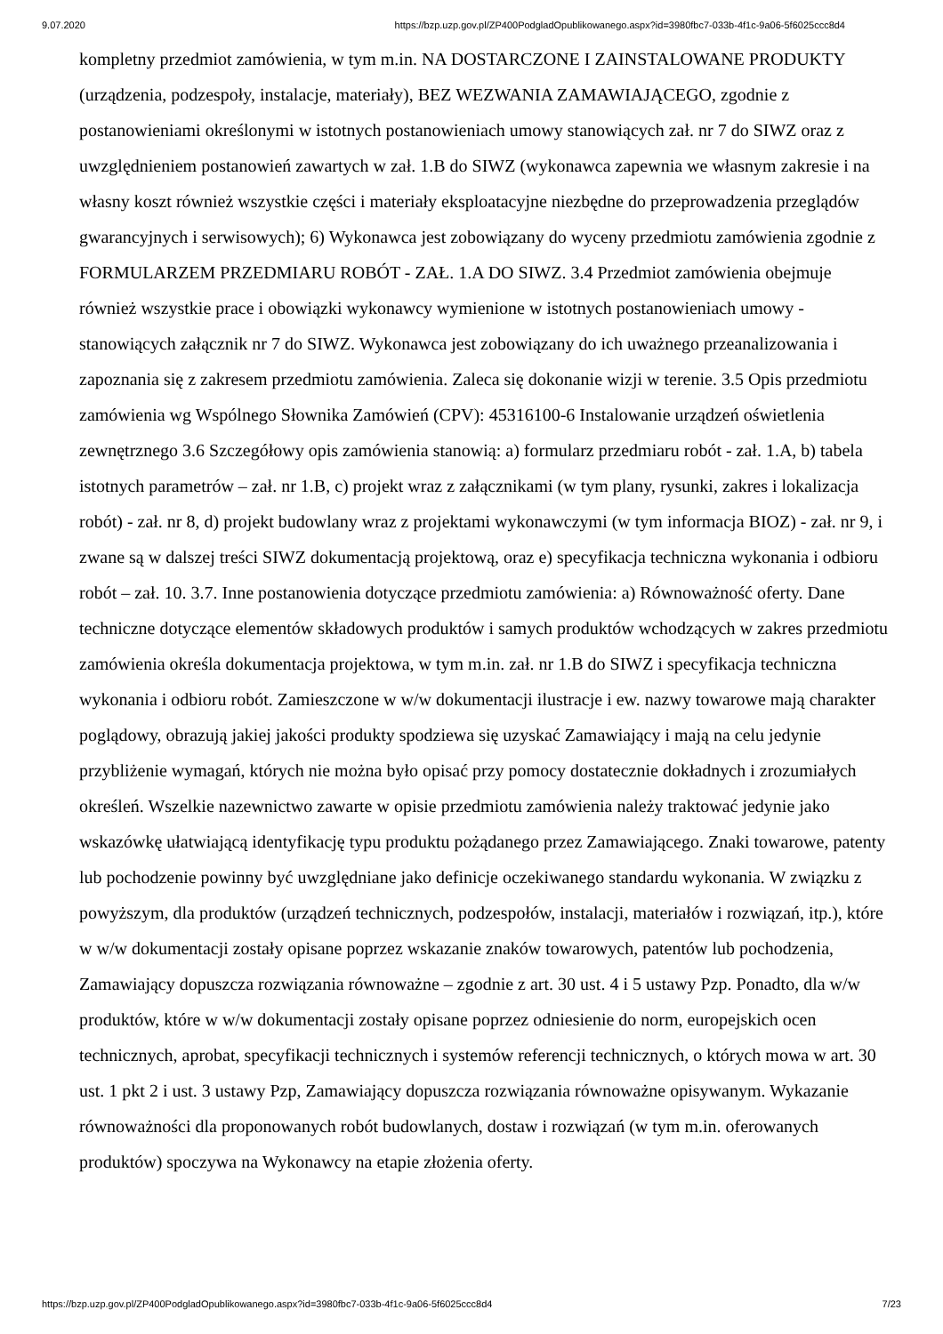9.07.2020 https://bzp.uzp.gov.pl/ZP400PodgladOpublikowanego.aspx?id=3980fbc7-033b-4f1c-9a06-5f6025ccc8d4
kompletny przedmiot zamówienia, w tym m.in. NA DOSTARCZONE I ZAINSTALOWANE PRODUKTY (urządzenia, podzespoły, instalacje, materiały), BEZ WEZWANIA ZAMAWIAJĄCEGO, zgodnie z postanowieniami określonymi w istotnych postanowieniach umowy stanowiących zał. nr 7 do SIWZ oraz z uwzględnieniem postanowień zawartych w zał. 1.B do SIWZ (wykonawca zapewnia we własnym zakresie i na własny koszt również wszystkie części i materiały eksploatacyjne niezbędne do przeprowadzenia przeglądów gwarancyjnych i serwisowych); 6) Wykonawca jest zobowiązany do wyceny przedmiotu zamówienia zgodnie z FORMULARZEM PRZEDMIARU ROBÓT - ZAŁ. 1.A DO SIWZ. 3.4 Przedmiot zamówienia obejmuje również wszystkie prace i obowiązki wykonawcy wymienione w istotnych postanowieniach umowy - stanowiących załącznik nr 7 do SIWZ. Wykonawca jest zobowiązany do ich uważnego przeanalizowania i zapoznania się z zakresem przedmiotu zamówienia. Zaleca się dokonanie wizji w terenie. 3.5 Opis przedmiotu zamówienia wg Wspólnego Słownika Zamówień (CPV): 45316100-6 Instalowanie urządzeń oświetlenia zewnętrznego 3.6 Szczegółowy opis zamówienia stanowią: a) formularz przedmiaru robót - zał. 1.A, b) tabela istotnych parametrów – zał. nr 1.B, c) projekt wraz z załącznikami (w tym plany, rysunki, zakres i lokalizacja robót) - zał. nr 8, d) projekt budowlany wraz z projektami wykonawczymi (w tym informacja BIOZ) - zał. nr 9, i zwane są w dalszej treści SIWZ dokumentacją projektową, oraz e) specyfikacja techniczna wykonania i odbioru robót – zał. 10. 3.7. Inne postanowienia dotyczące przedmiotu zamówienia: a) Równoważność oferty. Dane techniczne dotyczące elementów składowych produktów i samych produktów wchodzących w zakres przedmiotu zamówienia określa dokumentacja projektowa, w tym m.in. zał. nr 1.B do SIWZ i specyfikacja techniczna wykonania i odbioru robót. Zamieszczone w w/w dokumentacji ilustracje i ew. nazwy towarowe mają charakter poglądowy, obrazują jakiej jakości produkty spodziewa się uzyskać Zamawiający i mają na celu jedynie przybliżenie wymagań, których nie można było opisać przy pomocy dostatecznie dokładnych i zrozumiałych określeń. Wszelkie nazewnictwo zawarte w opisie przedmiotu zamówienia należy traktować jedynie jako wskazówkę ułatwiającą identyfikację typu produktu pożądanego przez Zamawiającego. Znaki towarowe, patenty lub pochodzenie powinny być uwzględniane jako definicje oczekiwanego standardu wykonania. W związku z powyższym, dla produktów (urządzeń technicznych, podzespołów, instalacji, materiałów i rozwiązań, itp.), które w w/w dokumentacji zostały opisane poprzez wskazanie znaków towarowych, patentów lub pochodzenia, Zamawiający dopuszcza rozwiązania równoważne – zgodnie z art. 30 ust. 4 i 5 ustawy Pzp. Ponadto, dla w/w produktów, które w w/w dokumentacji zostały opisane poprzez odniesienie do norm, europejskich ocen technicznych, aprobat, specyfikacji technicznych i systemów referencji technicznych, o których mowa w art. 30 ust. 1 pkt 2 i ust. 3 ustawy Pzp, Zamawiający dopuszcza rozwiązania równoważne opisywanym. Wykazanie równoważności dla proponowanych robót budowlanych, dostaw i rozwiązań (w tym m.in. oferowanych produktów) spoczywa na Wykonawcy na etapie złożenia oferty.
https://bzp.uzp.gov.pl/ZP400PodgladOpublikowanego.aspx?id=3980fbc7-033b-4f1c-9a06-5f6025ccc8d4 7/23